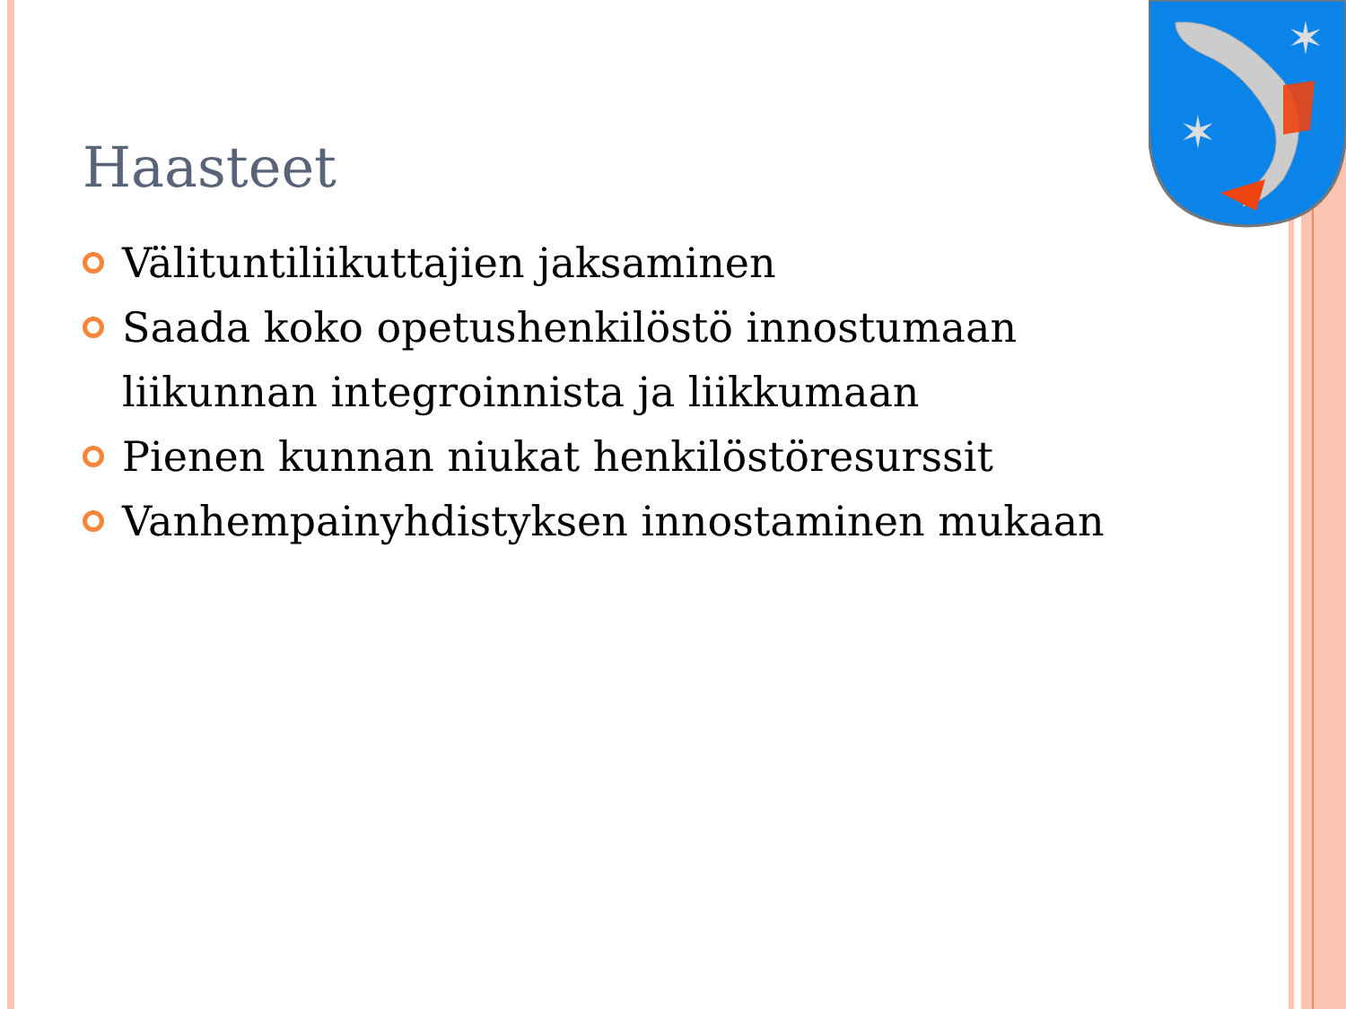✶
✶
Haasteet
Välituntiliikuttajien jaksaminen
Saada koko opetushenkilöstö innostumaan liikunnan integroinnista ja liikkumaan
Pienen kunnan niukat henkilöstöresurssit
Vanhempainyhdistyksen innostaminen mukaan